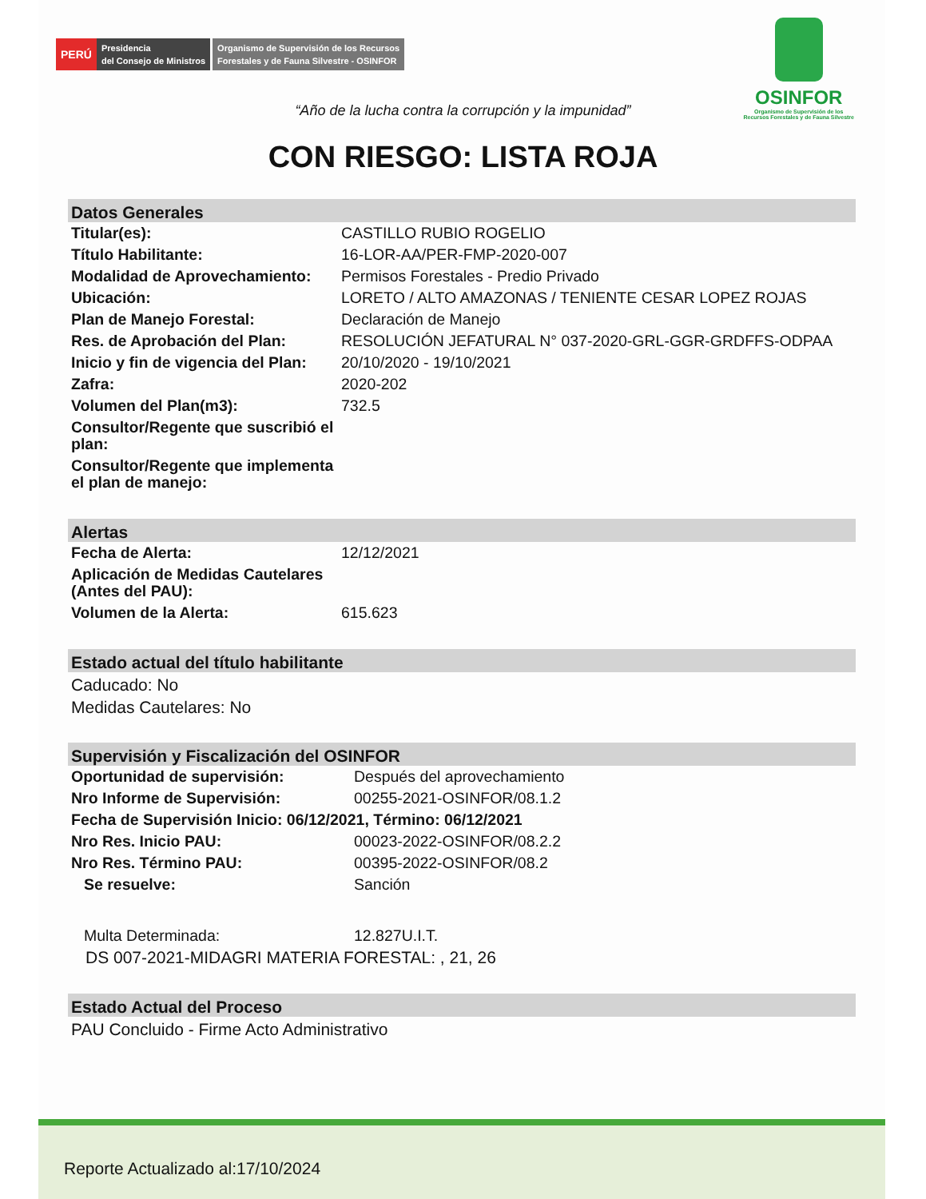PERÚ
Presidencia
del Consejo de Ministros
Organismo de Supervisión de los Recursos
Forestales y de Fauna Silvestre - OSINFOR
OSINFOR
Organismo de Supervisión de los
Recursos Forestales y de Fauna Silvestre
“Año de la lucha contra la corrupción y la impunidad”
CON RIESGO: LISTA ROJA
Datos Generales
| Titular(es): | CASTILLO RUBIO ROGELIO |
| Título Habilitante: | 16-LOR-AA/PER-FMP-2020-007 |
| Modalidad de Aprovechamiento: | Permisos Forestales - Predio Privado |
| Ubicación: | LORETO / ALTO AMAZONAS / TENIENTE CESAR LOPEZ ROJAS |
| Plan de Manejo Forestal: | Declaración de Manejo |
| Res. de Aprobación del Plan: | RESOLUCIÓN JEFATURAL N° 037-2020-GRL-GGR-GRDFFS-ODPAA |
| Inicio y fin de vigencia del Plan: | 20/10/2020 - 19/10/2021 |
| Zafra: | 2020-202 |
| Volumen del Plan(m3): | 732.5 |
| Consultor/Regente que suscribió el plan: | |
| Consultor/Regente que implementa el plan de manejo: | |
Alertas
| Fecha de Alerta: | 12/12/2021 |
| Aplicación de Medidas Cautelares (Antes del PAU): | |
| Volumen de la Alerta: | 615.623 |
Estado actual del título habilitante
Caducado: No
Medidas Cautelares: No
Supervisión y Fiscalización del OSINFOR
| Oportunidad de supervisión: | Después del aprovechamiento |
| Nro Informe de Supervisión: | 00255-2021-OSINFOR/08.1.2 |
| Fecha de Supervisión Inicio: 06/12/2021, Término: 06/12/2021 | |
| Nro Res. Inicio PAU: | 00023-2022-OSINFOR/08.2.2 |
| Nro Res. Término PAU: | 00395-2022-OSINFOR/08.2 |
| Se resuelve: | Sanción |
| Multa Determinada: | 12.827U.I.T. |
| DS 007-2021-MIDAGRI MATERIA FORESTAL: , 21, 26 | |
Estado Actual del Proceso
PAU Concluido - Firme Acto Administrativo
Reporte Actualizado al:17/10/2024